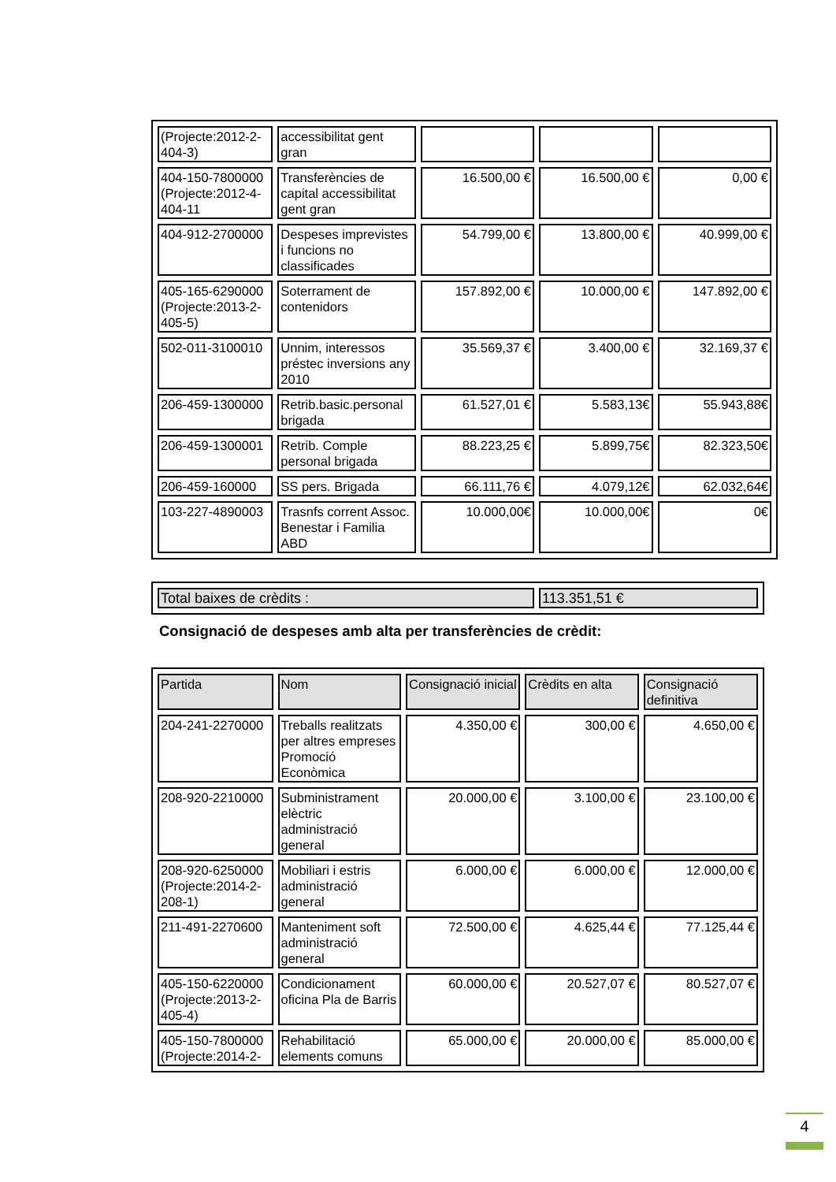| (Projecte:2012-2-404-3) | accessibilitat gent gran | | | |
| 404-150-7800000 (Projecte:2012-4-404-11 | Transferències de capital accessibilitat gent gran | 16.500,00 € | 16.500,00 € | 0,00 € |
| 404-912-2700000 | Despeses imprevistes i funcions no classificades | 54.799,00 € | 13.800,00 € | 40.999,00 € |
| 405-165-6290000 (Projecte:2013-2-405-5) | Soterrament de contenidors | 157.892,00 € | 10.000,00 € | 147.892,00 € |
| 502-011-3100010 | Unnim, interessos préstec inversions any 2010 | 35.569,37 € | 3.400,00 € | 32.169,37 € |
| 206-459-1300000 | Retrib.basic.personal brigada | 61.527,01 € | 5.583,13€ | 55.943,88€ |
| 206-459-1300001 | Retrib. Comple personal brigada | 88.223,25 € | 5.899,75€ | 82.323,50€ |
| 206-459-160000 | SS pers. Brigada | 66.111,76 € | 4.079,12€ | 62.032,64€ |
| 103-227-4890003 | Trasnfs corrent Assoc. Benestar i Familia ABD | 10.000,00€ | 10.000,00€ | 0€ |
| Total baixes de crèdits : | 113.351,51 € |
Consignació de despeses amb alta per transferències de crèdit:
| Partida | Nom | Consignació inicial | Crèdits en alta | Consignació definitiva |
| 204-241-2270000 | Treballs realitzats per altres empreses Promoció Econòmica | 4.350,00 € | 300,00 € | 4.650,00 € |
| 208-920-2210000 | Subministrament elèctric administració general | 20.000,00 € | 3.100,00 € | 23.100,00 € |
| 208-920-6250000 (Projecte:2014-2-208-1) | Mobiliari i estris administració general | 6.000,00 € | 6.000,00 € | 12.000,00 € |
| 211-491-2270600 | Manteniment soft administració general | 72.500,00 € | 4.625,44 € | 77.125,44 € |
| 405-150-6220000 (Projecte:2013-2-405-4) | Condicionament oficina Pla de Barris | 60.000,00 € | 20.527,07 € | 80.527,07 € |
| 405-150-7800000 (Projecte:2014-2- | Rehabilitació elements comuns | 65.000,00 € | 20.000,00 € | 85.000,00 € |
4